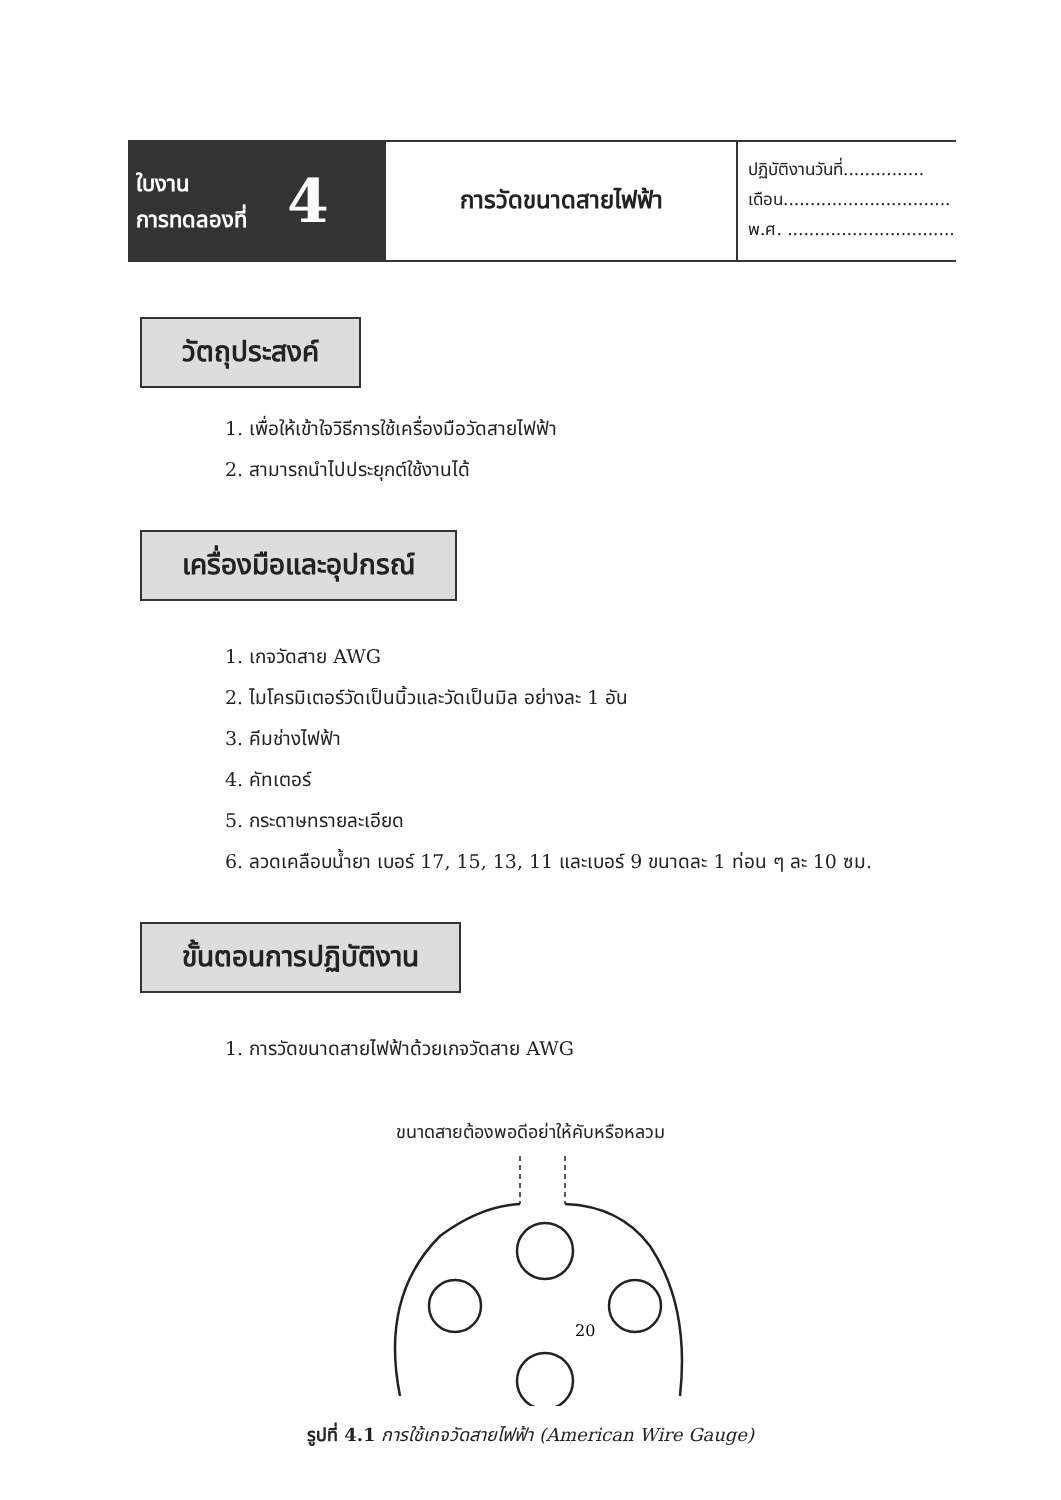ใบงาน
การทดลองที่
4
การวัดขนาดสายไฟฟ้า
ปฏิบัติงานวันที่...............
เดือน...............................
พ.ศ. .................................
วัตถุประสงค์
1. เพื่อให้เข้าใจวิธีการใช้เครื่องมือวัดสายไฟฟ้า
2. สามารถนำไปประยุกต์ใช้งานได้
เครื่องมือและอุปกรณ์
1. เกจวัดสาย AWG
2. ไมโครมิเตอร์วัดเป็นนิ้วและวัดเป็นมิล อย่างละ 1 อัน
3. คีมช่างไฟฟ้า
4. คัทเตอร์
5. กระดาษทรายละเอียด
6. ลวดเคลือบน้ำยา เบอร์ 17, 15, 13, 11 และเบอร์ 9 ขนาดละ 1 ท่อน ๆ ละ 10 ซม.
ขั้นตอนการปฏิบัติงาน
1. การวัดขนาดสายไฟฟ้าด้วยเกจวัดสาย AWG
ขนาดสายต้องพอดีอย่าให้คับหรือหลวม
20
รูปที่ 4.1 การใช้เกจวัดสายไฟฟ้า (American Wire Gauge)